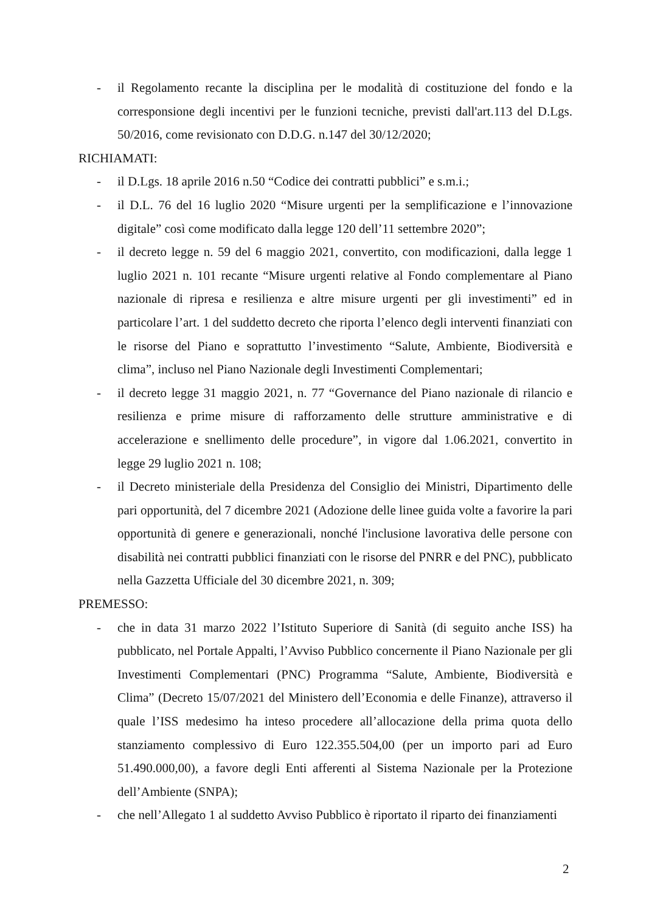- il Regolamento recante la disciplina per le modalità di costituzione del fondo e la corresponsione degli incentivi per le funzioni tecniche, previsti dall'art.113 del D.Lgs. 50/2016, come revisionato con D.D.G. n.147 del 30/12/2020;
RICHIAMATI:
- il D.Lgs. 18 aprile 2016 n.50 “Codice dei contratti pubblici” e s.m.i.;
- il D.L. 76 del 16 luglio 2020 “Misure urgenti per la semplificazione e l’innovazione digitale” così come modificato dalla legge 120 dell’11 settembre 2020”;
- il decreto legge n. 59 del 6 maggio 2021, convertito, con modificazioni, dalla legge 1 luglio 2021 n. 101 recante “Misure urgenti relative al Fondo complementare al Piano nazionale di ripresa e resilienza e altre misure urgenti per gli investimenti” ed in particolare l’art. 1 del suddetto decreto che riporta l’elenco degli interventi finanziati con le risorse del Piano e soprattutto l’investimento “Salute, Ambiente, Biodiversità e clima”, incluso nel Piano Nazionale degli Investimenti Complementari;
- il decreto legge 31 maggio 2021, n. 77 “Governance del Piano nazionale di rilancio e resilienza e prime misure di rafforzamento delle strutture amministrative e di accelerazione e snellimento delle procedure”, in vigore dal 1.06.2021, convertito in legge 29 luglio 2021 n. 108;
- il Decreto ministeriale della Presidenza del Consiglio dei Ministri, Dipartimento delle pari opportunità, del 7 dicembre 2021 (Adozione delle linee guida volte a favorire la pari opportunità di genere e generazionali, nonché l'inclusione lavorativa delle persone con disabilità nei contratti pubblici finanziati con le risorse del PNRR e del PNC), pubblicato nella Gazzetta Ufficiale del 30 dicembre 2021, n. 309;
PREMESSO:
- che in data 31 marzo 2022 l’Istituto Superiore di Sanità (di seguito anche ISS) ha pubblicato, nel Portale Appalti, l’Avviso Pubblico concernente il Piano Nazionale per gli Investimenti Complementari (PNC) Programma “Salute, Ambiente, Biodiversità e Clima” (Decreto 15/07/2021 del Ministero dell’Economia e delle Finanze), attraverso il quale l’ISS medesimo ha inteso procedere all’allocazione della prima quota dello stanziamento complessivo di Euro 122.355.504,00 (per un importo pari ad Euro 51.490.000,00), a favore degli Enti afferenti al Sistema Nazionale per la Protezione dell’Ambiente (SNPA);
- che nell’Allegato 1 al suddetto Avviso Pubblico è riportato il riparto dei finanziamenti
2